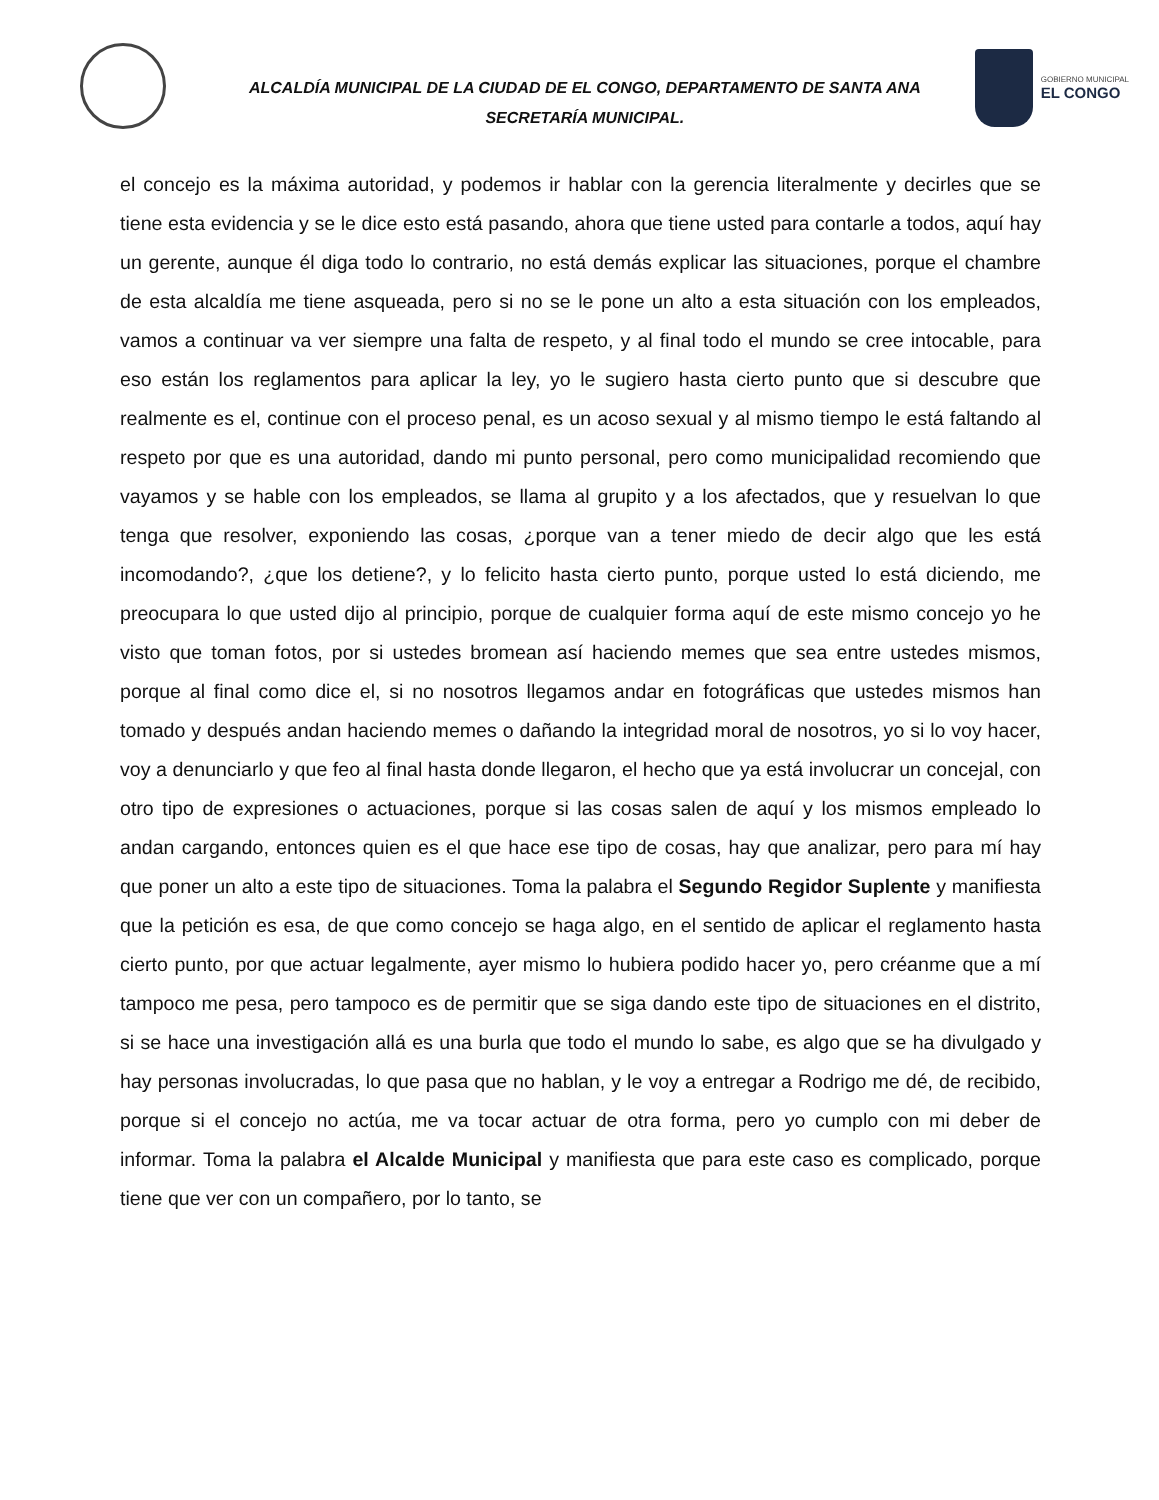ALCALDÍA MUNICIPAL DE LA CIUDAD DE EL CONGO, DEPARTAMENTO DE SANTA ANA
SECRETARÍA MUNICIPAL.
GOBIERNO MUNICIPAL
EL CONGO
el concejo es la máxima autoridad, y podemos ir hablar con la gerencia literalmente y decirles que se tiene esta evidencia y se le dice esto está pasando, ahora que tiene usted para contarle a todos, aquí hay un gerente, aunque él diga todo lo contrario, no está demás explicar las situaciones, porque el chambre de esta alcaldía me tiene asqueada, pero si no se le pone un alto a esta situación con los empleados, vamos a continuar va ver siempre una falta de respeto, y al final todo el mundo se cree intocable, para eso están los reglamentos para aplicar la ley, yo le sugiero hasta cierto punto que si descubre que realmente es el, continue con el proceso penal, es un acoso sexual y al mismo tiempo le está faltando al respeto por que es una autoridad, dando mi punto personal, pero como municipalidad recomiendo que vayamos y se hable con los empleados, se llama al grupito y a los afectados, que y resuelvan lo que tenga que resolver, exponiendo las cosas, ¿porque van a tener miedo de decir algo que les está incomodando?, ¿que los detiene?, y lo felicito hasta cierto punto, porque usted lo está diciendo, me preocupara lo que usted dijo al principio, porque de cualquier forma aquí de este mismo concejo yo he visto que toman fotos, por si ustedes bromean así haciendo memes que sea entre ustedes mismos, porque al final como dice el, si no nosotros llegamos andar en fotográficas que ustedes mismos han tomado y después andan haciendo memes o dañando la integridad moral de nosotros, yo si lo voy hacer, voy a denunciarlo y que feo al final hasta donde llegaron, el hecho que ya está involucrar un concejal, con otro tipo de expresiones o actuaciones, porque si las cosas salen de aquí y los mismos empleado lo andan cargando, entonces quien es el que hace ese tipo de cosas, hay que analizar, pero para mí hay que poner un alto a este tipo de situaciones. Toma la palabra el Segundo Regidor Suplente y manifiesta que la petición es esa, de que como concejo se haga algo, en el sentido de aplicar el reglamento hasta cierto punto, por que actuar legalmente, ayer mismo lo hubiera podido hacer yo, pero créanme que a mí tampoco me pesa, pero tampoco es de permitir que se siga dando este tipo de situaciones en el distrito, si se hace una investigación allá es una burla que todo el mundo lo sabe, es algo que se ha divulgado y hay personas involucradas, lo que pasa que no hablan, y le voy a entregar a Rodrigo me dé, de recibido, porque si el concejo no actúa, me va tocar actuar de otra forma, pero yo cumplo con mi deber de informar. Toma la palabra el Alcalde Municipal y manifiesta que para este caso es complicado, porque tiene que ver con un compañero, por lo tanto, se